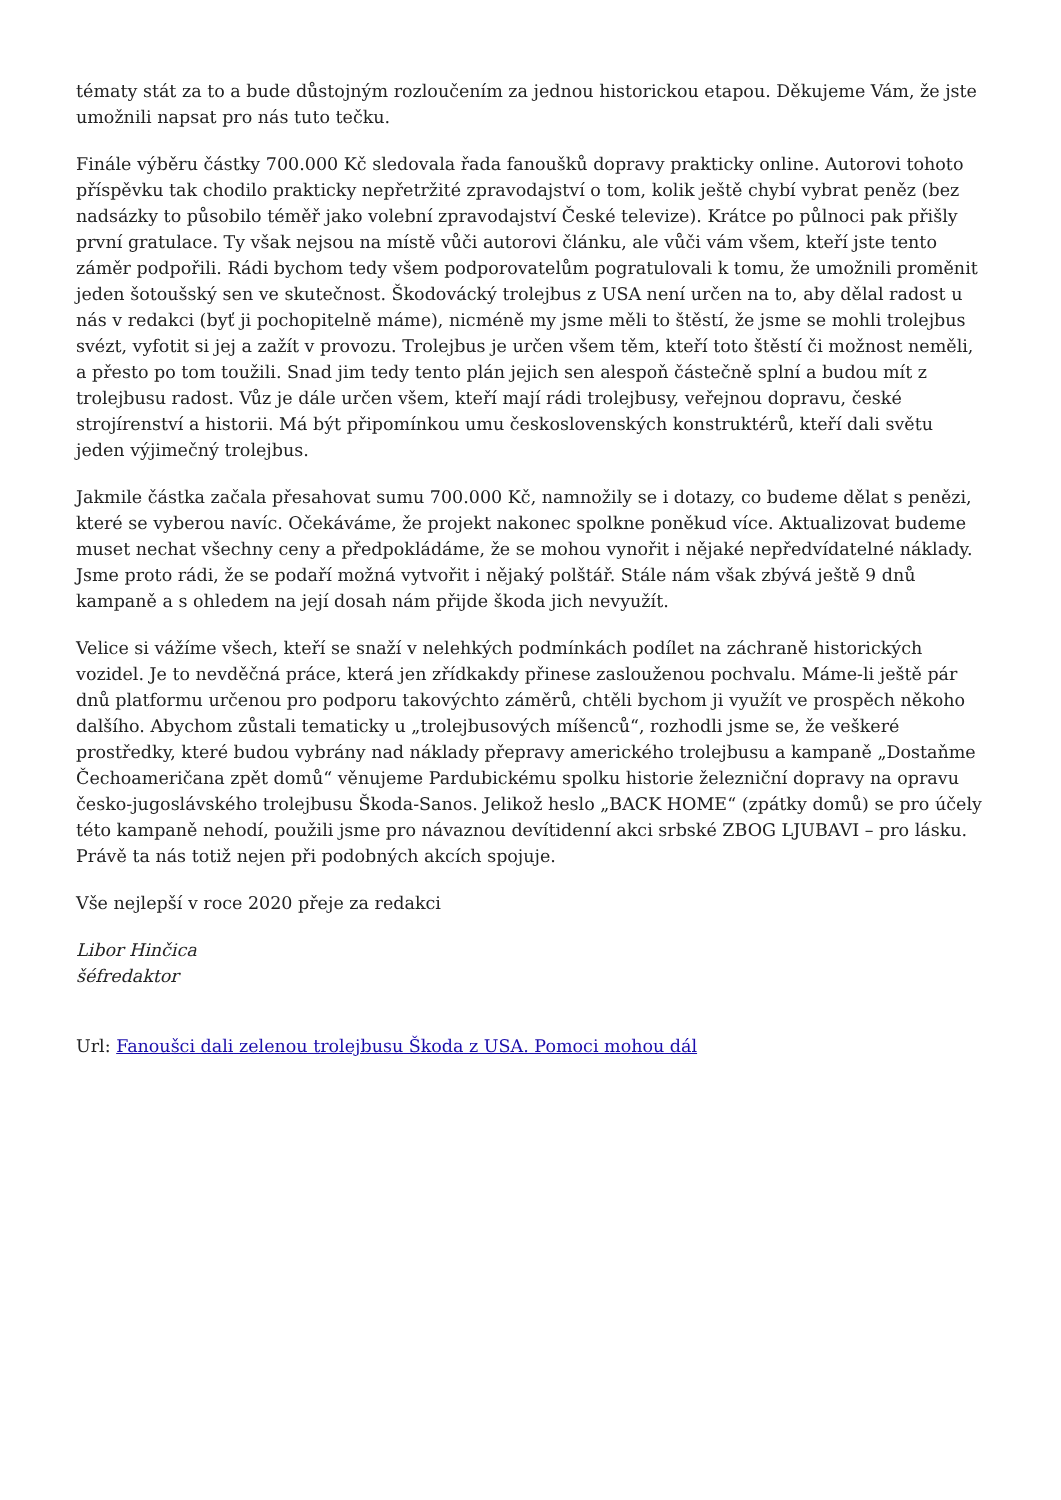tématy stát za to a bude důstojným rozloučením za jednou historickou etapou. Děkujeme Vám, že jste umožnili napsat pro nás tuto tečku.
Finále výběru částky 700.000 Kč sledovala řada fanoušků dopravy prakticky online. Autorovi tohoto příspěvku tak chodilo prakticky nepřetržité zpravodajství o tom, kolik ještě chybí vybrat peněz (bez nadsázky to působilo téměř jako volební zpravodajství České televize). Krátce po půlnoci pak přišly první gratulace. Ty však nejsou na místě vůči autorovi článku, ale vůči vám všem, kteří jste tento záměr podpořili. Rádi bychom tedy všem podporovatelům pogratulovali k tomu, že umožnili proměnit jeden šotoušský sen ve skutečnost. Škodovácký trolejbus z USA není určen na to, aby dělal radost u nás v redakci (byť ji pochopitelně máme), nicméně my jsme měli to štěstí, že jsme se mohli trolejbus svézt, vyfotit si jej a zažít v provozu. Trolejbus je určen všem těm, kteří toto štěstí či možnost neměli, a přesto po tom toužili. Snad jim tedy tento plán jejich sen alespoň částečně splní a budou mít z trolejbusu radost. Vůz je dále určen všem, kteří mají rádi trolejbusy, veřejnou dopravu, české strojírenství a historii. Má být připomínkou umu československých konstruktérů, kteří dali světu jeden výjimečný trolejbus.
Jakmile částka začala přesahovat sumu 700.000 Kč, namnožily se i dotazy, co budeme dělat s penězi, které se vyberou navíc. Očekáváme, že projekt nakonec spolkne poněkud více. Aktualizovat budeme muset nechat všechny ceny a předpokládáme, že se mohou vynořit i nějaké nepředvídatelné náklady. Jsme proto rádi, že se podaří možná vytvořit i nějaký polštář. Stále nám však zbývá ještě 9 dnů kampaně a s ohledem na její dosah nám přijde škoda jich nevyužít.
Velice si vážíme všech, kteří se snaží v nelehkých podmínkách podílet na záchraně historických vozidel. Je to nevděčná práce, která jen zřídkakdy přinese zaslouženou pochvalu. Máme-li ještě pár dnů platformu určenou pro podporu takovýchto záměrů, chtěli bychom ji využít ve prospěch někoho dalšího. Abychom zůstali tematicky u „trolejbusových míšenců“, rozhodli jsme se, že veškeré prostředky, které budou vybrány nad náklady přepravy amerického trolejbusu a kampaně „Dostaňme Čechoameričana zpět domů“ věnujeme Pardubickému spolku historie železniční dopravy na opravu česko-jugoslávského trolejbusu Škoda-Sanos. Jelikož heslo „BACK HOME“ (zpátky domů) se pro účely této kampaně nehodí, použili jsme pro návaznou devítidenní akci srbské ZBOG LJUBAVI – pro lásku. Právě ta nás totiž nejen při podobných akcích spojuje.
Vše nejlepší v roce 2020 přeje za redakci
Libor Hinčica
šéfredaktor
Url: Fanoušci dali zelenou trolejbusu Škoda z USA. Pomoci mohou dál